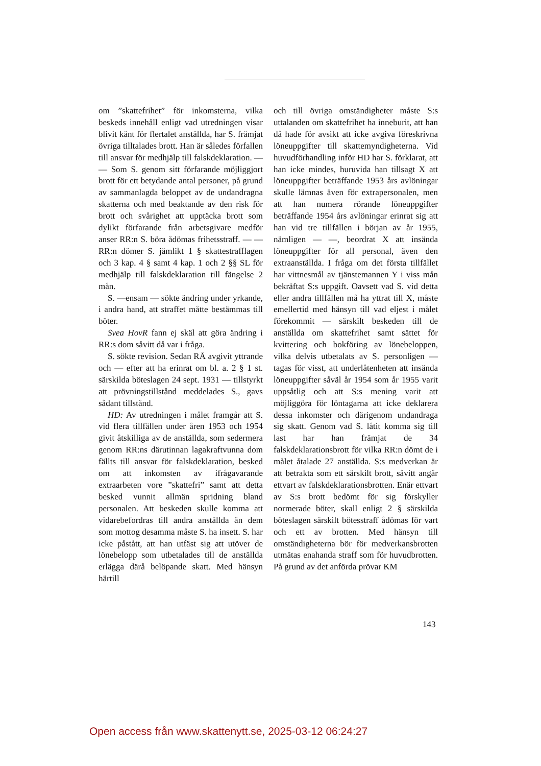om ”skattefrihet” för inkomsterna, vilka beskeds innehåll enligt vad utredningen visar blivit känt för flertalet anställda, har S. främjat övriga tilltalades brott. Han är således förfallen till ansvar för medhjälp till falskdeklaration. — — Som S. genom sitt förfarande möjliggjort brott för ett betydande antal personer, på grund av sammanlagda beloppet av de undandragna skatterna och med beaktande av den risk för brott och svårighet att upptäcka brott som dylikt förfarande från arbetsgivare medför anser RR:n S. böra ådömas frihetsstraff. — — RR:n dömer S. jämlikt 1 § skattestrafflagen och 3 kap. 4 § samt 4 kap. 1 och 2 §§ SL för medhjälp till falskdeklaration till fängelse 2 mån.
S. —ensam — sökte ändring under yrkande, i andra hand, att straffet måtte bestämmas till böter.
Svea HovR fann ej skäl att göra ändring i RR:s dom såvitt då var i fråga.
S. sökte revision. Sedan RÅ avgivit yttrande och — efter att ha erinrat om bl. a. 2 § 1 st. särskilda böteslagen 24 sept. 1931 — tillstyrkt att prövningstillstånd meddelades S., gavs sådant tillstånd.
HD: Av utredningen i målet framgår att S. vid flera tillfällen under åren 1953 och 1954 givit åtskilliga av de anställda, som sedermera genom RR:ns därutinnan lagakraftvunna dom fällts till ansvar för falskdeklaration, besked om att inkomsten av ifrågavarande extraarbeten vore ”skattefri” samt att detta besked vunnit allmän spridning bland personalen. Att beskeden skulle komma att vidarebefordras till andra anställda än dem som mottog desamma måste S. ha insett. S. har icke påstått, att han utfäst sig att utöver de lönebelopp som utbetalades till de anställda erlägga därå belöpande skatt. Med hänsyn härtill
och till övriga omständigheter måste S:s uttalanden om skattefrihet ha inneburit, att han då hade för avsikt att icke avgiva föreskrivna löneuppgifter till skattemyndigheterna. Vid huvudförhandling inför HD har S. förklarat, att han icke mindes, huruvida han tillsagt X att löneuppgifter beträffande 1953 års avlöningar skulle lämnas även för extrapersonalen, men att han numera rörande löneuppgifter beträffande 1954 års avlöningar erinrat sig att han vid tre tillfällen i början av år 1955, nämligen — —, beordrat X att insända löneuppgifter för all personal, även den extraanställda. I fråga om det första tillfället har vittnesmål av tjänstemannen Y i viss mån bekräftat S:s uppgift. Oavsett vad S. vid detta eller andra tillfällen må ha yttrat till X, måste emellertid med hänsyn till vad eljest i målet förekommit — särskilt beskeden till de anställda om skattefrihet samt sättet för kvittering och bokföring av lönebeloppen, vilka delvis utbetalats av S. personligen — tagas för visst, att underlåtenheten att insända löneuppgifter såväl år 1954 som år 1955 varit uppsåtlig och att S:s mening varit att möjliggöra för löntagarna att icke deklarera dessa inkomster och därigenom undandraga sig skatt. Genom vad S. låtit komma sig till last har han främjat de 34 falskdeklarationsbrott för vilka RR:n dömt de i målet åtalade 27 anställda. S:s medverkan är att betrakta som ett särskilt brott, såvitt angår ettvart av falskdeklarationsbrotten. Enär ettvart av S:s brott bedömt för sig förskyller normerade böter, skall enligt 2 § särskilda böteslagen särskilt bötesstraff ådömas för vart och ett av brotten. Med hänsyn till omständigheterna bör för medverkansbrotten utmätas enahanda straff som för huvudbrotten. På grund av det anförda prövar KM
143
Open access från www.skattenytt.se, 2025-03-12 06:24:27